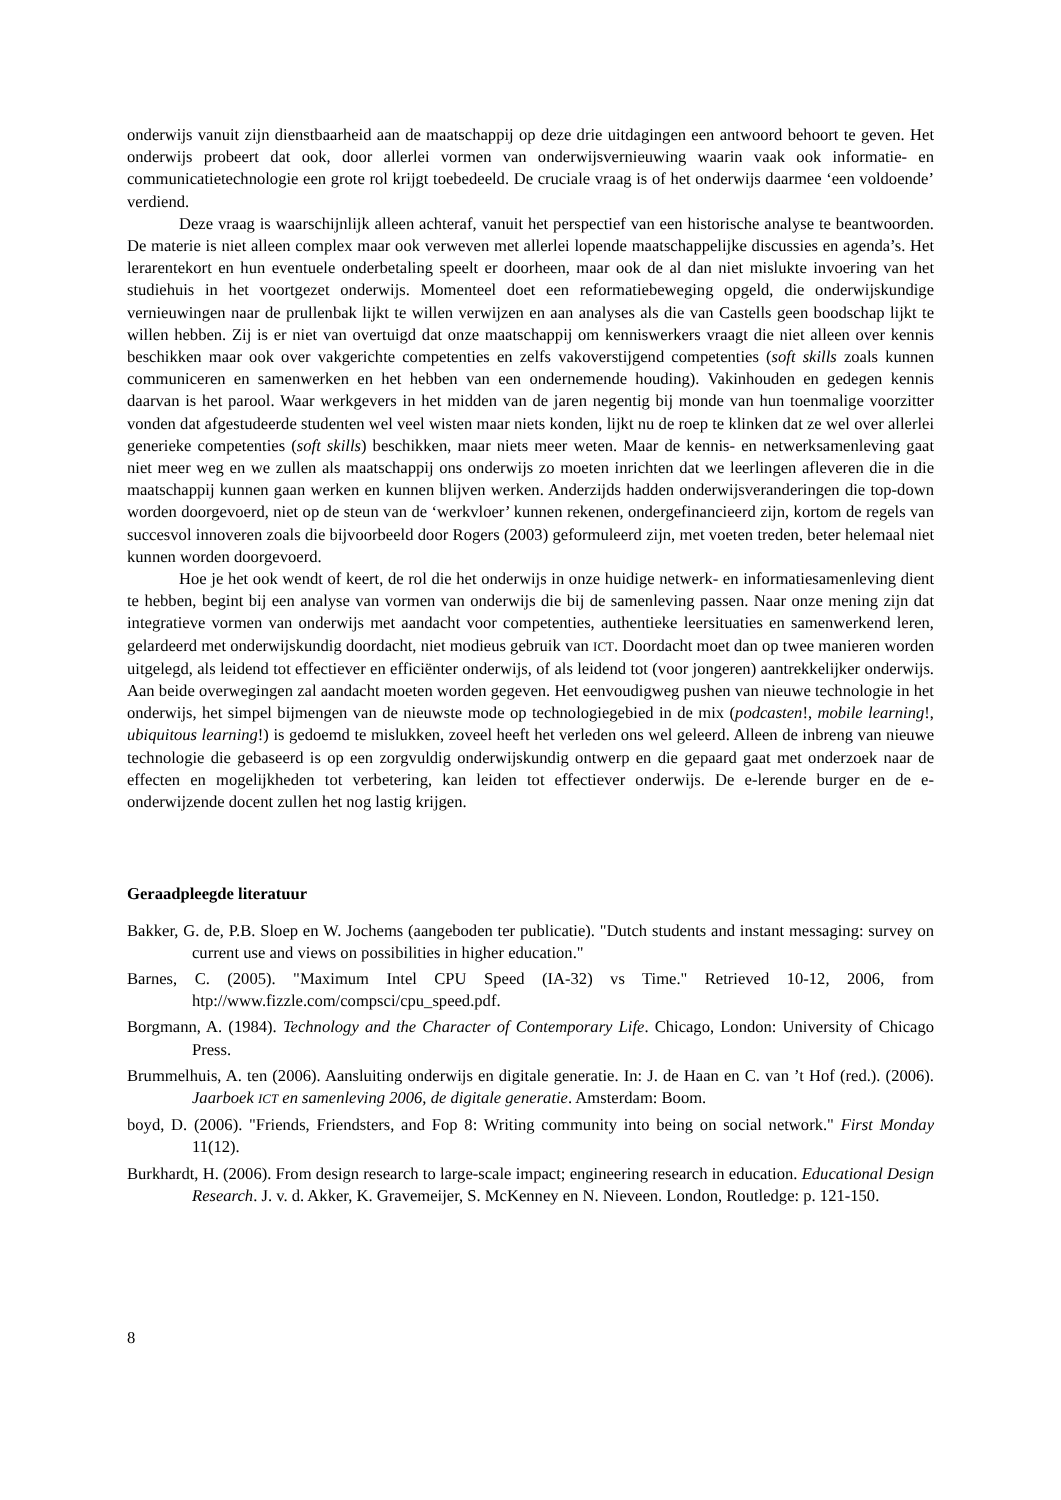onderwijs vanuit zijn dienstbaarheid aan de maatschappij op deze drie uitdagingen een antwoord behoort te geven. Het onderwijs probeert dat ook, door allerlei vormen van onderwijsvernieuwing waarin vaak ook informatie- en communicatietechnologie een grote rol krijgt toebedeeld. De cruciale vraag is of het onderwijs daarmee ‘een voldoende’ verdiend.
Deze vraag is waarschijnlijk alleen achteraf, vanuit het perspectief van een historische analyse te beantwoorden. De materie is niet alleen complex maar ook verweven met allerlei lopende maatschappelijke discussies en agenda’s. Het lerarentekort en hun eventuele onderbetaling speelt er doorheen, maar ook de al dan niet mislukte invoering van het studiehuis in het voortgezet onderwijs. Momenteel doet een reformatiebeweging opgeld, die onderwijskundige vernieuwingen naar de prullenbak lijkt te willen verwijzen en aan analyses als die van Castells geen boodschap lijkt te willen hebben. Zij is er niet van overtuigd dat onze maatschappij om kenniswerkers vraagt die niet alleen over kennis beschikken maar ook over vakgerichte competenties en zelfs vakoverstijgend competenties (soft skills zoals kunnen communiceren en samenwerken en het hebben van een ondernemende houding). Vakinhouden en gedegen kennis daarvan is het parool. Waar werkgevers in het midden van de jaren negentig bij monde van hun toenmalige voorzitter vonden dat afgestudeerde studenten wel veel wisten maar niets konden, lijkt nu de roep te klinken dat ze wel over allerlei generieke competenties (soft skills) beschikken, maar niets meer weten. Maar de kennis- en netwerksamenleving gaat niet meer weg en we zullen als maatschappij ons onderwijs zo moeten inrichten dat we leerlingen afleveren die in die maatschappij kunnen gaan werken en kunnen blijven werken. Anderzijds hadden onderwijsveranderingen die top-down worden doorgevoerd, niet op de steun van de ‘werkvloer’ kunnen rekenen, ondergefinancieerd zijn, kortom de regels van succesvol innoveren zoals die bijvoorbeeld door Rogers (2003) geformuleerd zijn, met voeten treden, beter helemaal niet kunnen worden doorgevoerd.
Hoe je het ook wendt of keert, de rol die het onderwijs in onze huidige netwerk- en informatiesamenleving dient te hebben, begint bij een analyse van vormen van onderwijs die bij de samenleving passen. Naar onze mening zijn dat integratieve vormen van onderwijs met aandacht voor competenties, authentieke leersituaties en samenwerkend leren, gelardeerd met onderwijskundig doordacht, niet modieus gebruik van ICT. Doordacht moet dan op twee manieren worden uitgelegd, als leidend tot effectiever en efficiënter onderwijs, of als leidend tot (voor jongeren) aantrekkelijker onderwijs. Aan beide overwegingen zal aandacht moeten worden gegeven. Het eenvoudigweg pushen van nieuwe technologie in het onderwijs, het simpel bijmengen van de nieuwste mode op technologiegebied in de mix (podcasten!, mobile learning!, ubiquitous learning!) is gedoemd te mislukken, zoveel heeft het verleden ons wel geleerd. Alleen de inbreng van nieuwe technologie die gebaseerd is op een zorgvuldig onderwijskundig ontwerp en die gepaard gaat met onderzoek naar de effecten en mogelijkheden tot verbetering, kan leiden tot effectiever onderwijs. De e-lerende burger en de e-onderwijzende docent zullen het nog lastig krijgen.
Geraadpleegde literatuur
Bakker, G. de, P.B. Sloep en W. Jochems (aangeboden ter publicatie). "Dutch students and instant messaging: survey on current use and views on possibilities in higher education."
Barnes, C. (2005). "Maximum Intel CPU Speed (IA-32) vs Time." Retrieved 10-12, 2006, from htp://www.fizzle.com/compsci/cpu_speed.pdf.
Borgmann, A. (1984). Technology and the Character of Contemporary Life. Chicago, London: University of Chicago Press.
Brummelhuis, A. ten (2006). Aansluiting onderwijs en digitale generatie. In: J. de Haan en C. van ’t Hof (red.). (2006). Jaarboek ICT en samenleving 2006, de digitale generatie. Amsterdam: Boom.
boyd, D. (2006). "Friends, Friendsters, and Fop 8: Writing community into being on social network." First Monday 11(12).
Burkhardt, H. (2006). From design research to large-scale impact; engineering research in education. Educational Design Research. J. v. d. Akker, K. Gravemeijer, S. McKenney en N. Nieveen. London, Routledge: p. 121-150.
8